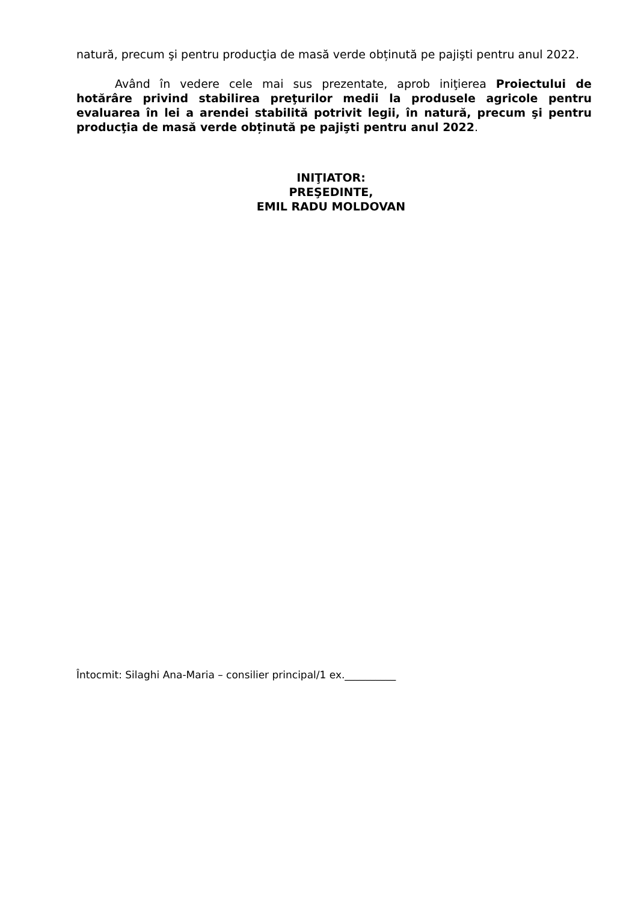natură, precum şi pentru producţia de masă verde obținută pe pajişti pentru anul 2022.
Având în vedere cele mai sus prezentate, aprob iniţierea Proiectului de hotărâre privind stabilirea preţurilor medii la produsele agricole pentru evaluarea în lei a arendei stabilită potrivit legii, în natură, precum şi pentru producţia de masă verde obținută pe pajişti pentru anul 2022.
INIŢIATOR:
PREŞEDINTE,
EMIL RADU MOLDOVAN
Întocmit: Silaghi Ana-Maria – consilier principal/1 ex.__________